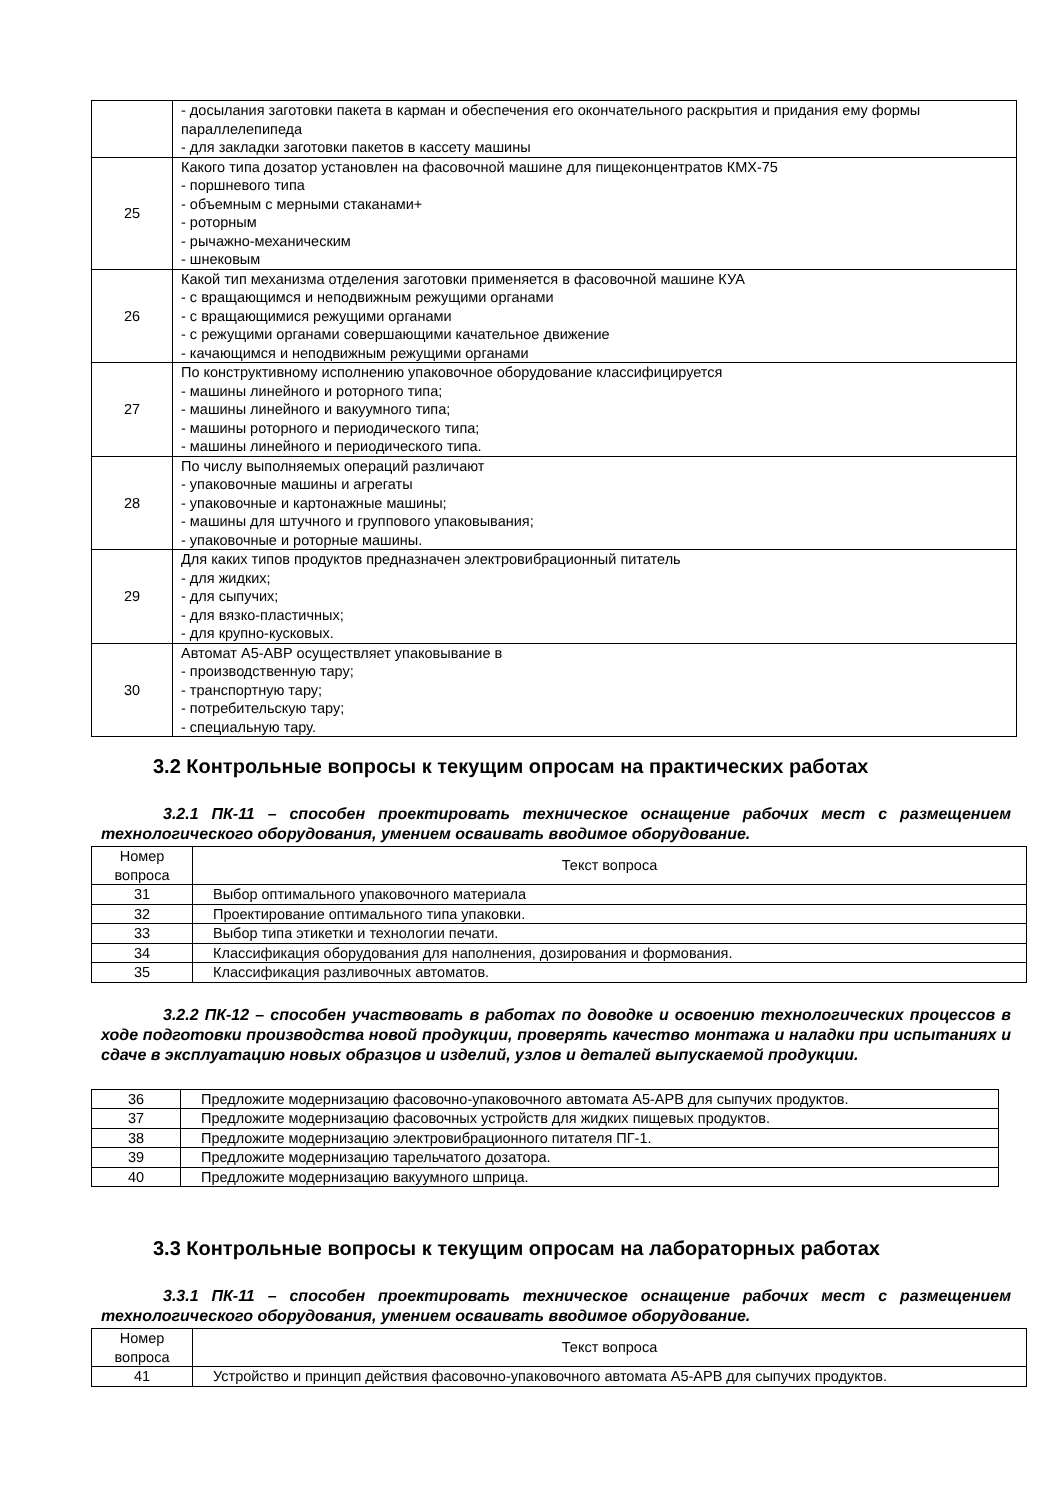| | - досылания заготовки пакета в карман и обеспечения его окончательного раскрытия и придания ему формы параллелепипеда - для закладки заготовки пакетов в кассету машины |
| 25 | Какого типа дозатор установлен на фасовочной машине для пищеконцентратов КМХ-75 - поршневого типа - объемным с мерными стаканами+ - роторным - рычажно-механическим - шнековым |
| 26 | Какой тип механизма отделения заготовки применяется в фасовочной машине КУА - с вращающимся и неподвижным режущими органами - с вращающимися режущими органами - с режущими органами совершающими качательное движение - качающимся и неподвижным режущими органами |
| 27 | По конструктивному исполнению упаковочное оборудование классифицируется - машины линейного и роторного типа; - машины линейного и вакуумного типа; - машины роторного и периодического типа; - машины линейного и периодического типа. |
| 28 | По числу выполняемых операций различают - упаковочные машины и агрегаты - упаковочные и картонажные машины; - машины для штучного и группового упаковывания; - упаковочные и роторные машины. |
| 29 | Для каких типов продуктов предназначен электровибрационный питатель - для жидких; - для сыпучих; - для вязко-пластичных; - для крупно-кусковых. |
| 30 | Автомат А5-АВР осуществляет упаковывание в - производственную тару; - транспортную тару; - потребительскую тару; - специальную тару. |
3.2 Контрольные вопросы к текущим опросам на практических работах
3.2.1 ПК-11 – способен проектировать техническое оснащение рабочих мест с размещением технологического оборудования, умением осваивать вводимое оборудование.
| Номер вопроса | Текст вопроса |
| --- | --- |
| 31 | Выбор оптимального упаковочного материала |
| 32 | Проектирование оптимального типа упаковки. |
| 33 | Выбор типа этикетки и технологии печати. |
| 34 | Классификация оборудования для наполнения, дозирования и формования. |
| 35 | Классификация разливочных автоматов. |
3.2.2 ПК-12 – способен участвовать в работах по доводке и освоению технологических процессов в ходе подготовки производства новой продукции, проверять качество монтажа и наладки при испытаниях и сдаче в эксплуатацию новых образцов и изделий, узлов и деталей выпускаемой продукции.
| 36 | Предложите модернизацию фасовочно-упаковочного автомата А5-АРВ для сыпучих продуктов. |
| 37 | Предложите модернизацию фасовочных устройств для жидких пищевых продуктов. |
| 38 | Предложите модернизацию электровибрационного питателя ПГ-1. |
| 39 | Предложите модернизацию тарельчатого дозатора. |
| 40 | Предложите модернизацию вакуумного шприца. |
3.3 Контрольные вопросы к текущим опросам на лабораторных работах
3.3.1 ПК-11 – способен проектировать техническое оснащение рабочих мест с размещением технологического оборудования, умением осваивать вводимое оборудование.
| Номер вопроса | Текст вопроса |
| --- | --- |
| 41 | Устройство и принцип действия фасовочно-упаковочного автомата А5-АРВ для сыпучих продуктов. |